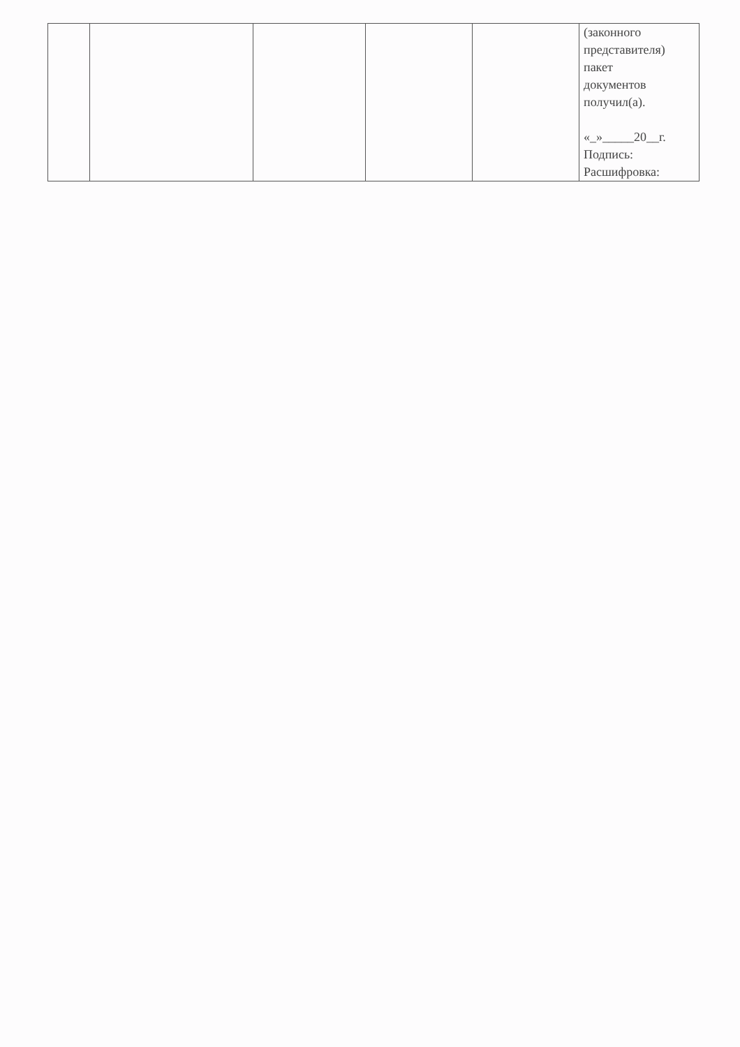| | | | | | (законного представителя) пакет документов получил(а). «_»_____20__г. Подпись: Расшифровка: |